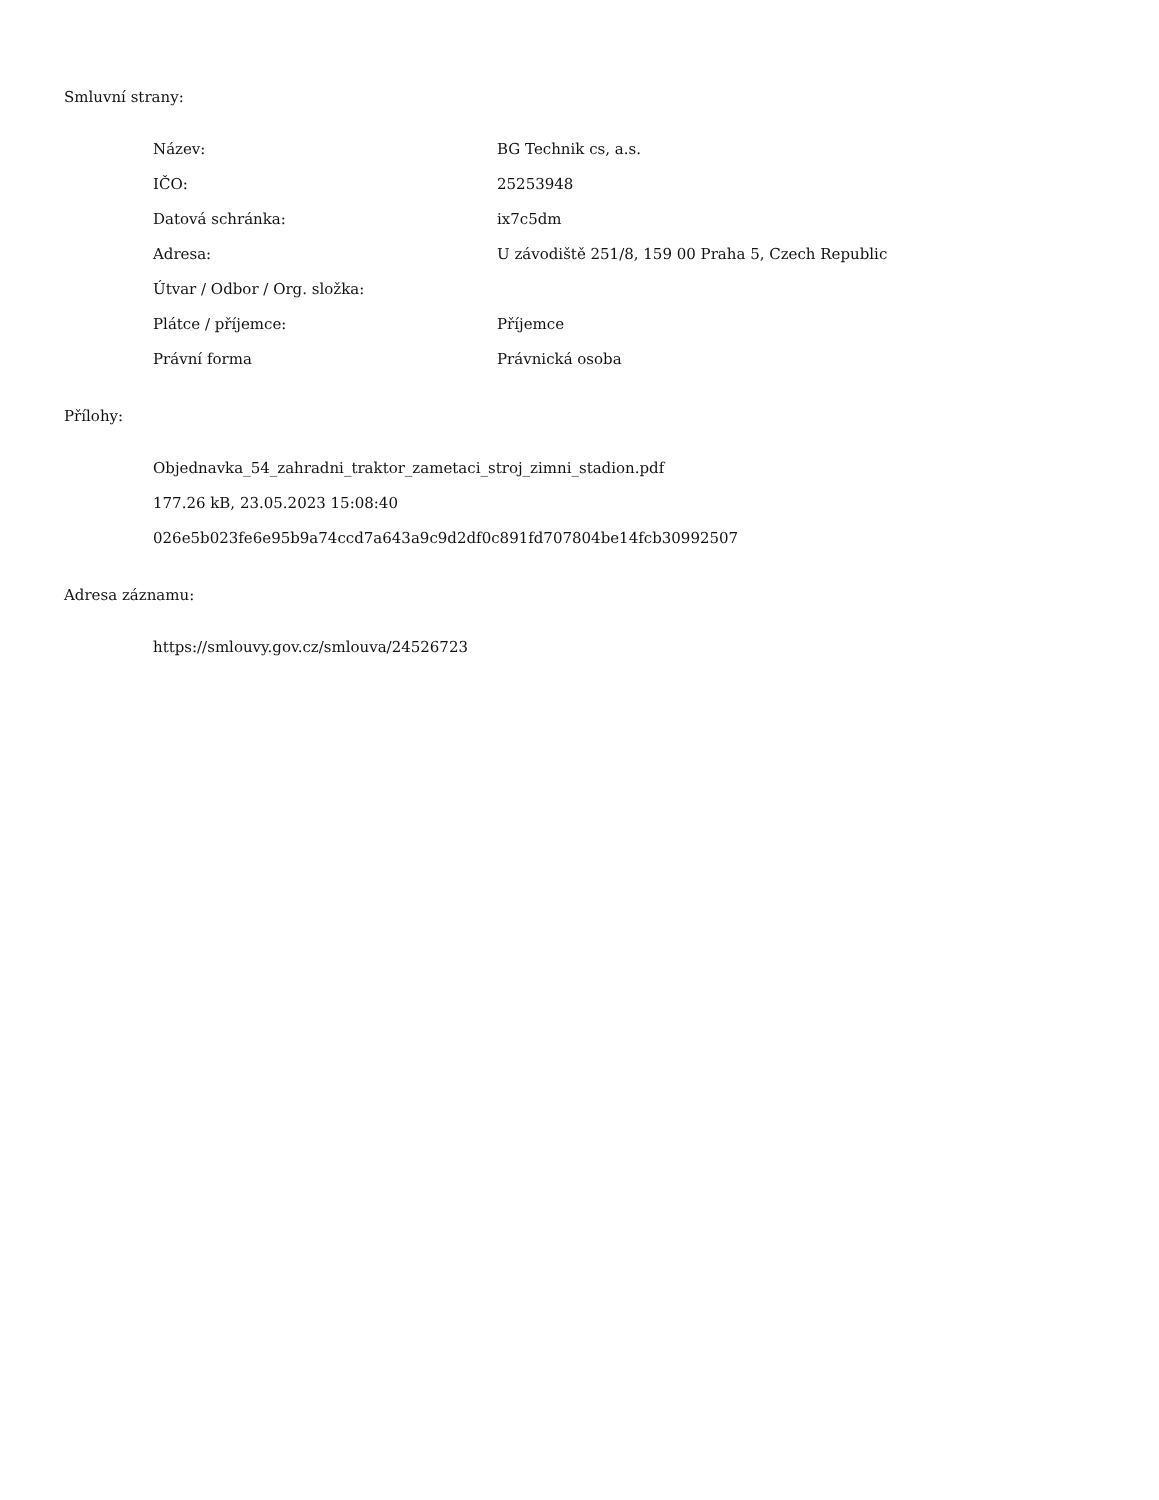Smluvní strany:
| Název: | BG Technik cs, a.s. |
| IČO: | 25253948 |
| Datová schránka: | ix7c5dm |
| Adresa: | U závodiště 251/8, 159 00 Praha 5, Czech Republic |
| Útvar / Odbor / Org. složka: | |
| Plátce / příjemce: | Příjemce |
| Právní forma | Právnická osoba |
Přílohy:
Objednavka_54_zahradni_traktor_zametaci_stroj_zimni_stadion.pdf
177.26 kB, 23.05.2023 15:08:40
026e5b023fe6e95b9a74ccd7a643a9c9d2df0c891fd707804be14fcb30992507
Adresa záznamu:
https://smlouvy.gov.cz/smlouva/24526723